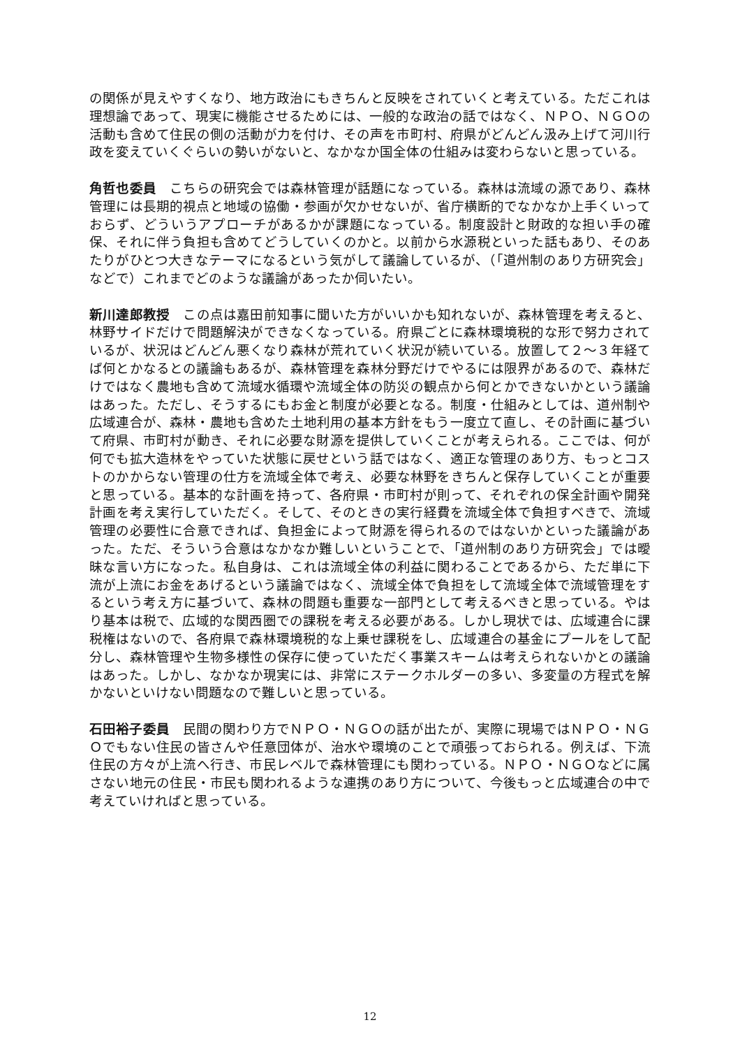の関係が見えやすくなり、地方政治にもきちんと反映をされていくと考えている。ただこれは理想論であって、現実に機能させるためには、一般的な政治の話ではなく、ＮＰＯ、ＮＧＯの活動も含めて住民の側の活動が力を付け、その声を市町村、府県がどんどん汲み上げて河川行政を変えていくぐらいの勢いがないと、なかなか国全体の仕組みは変わらないと思っている。
角哲也委員　こちらの研究会では森林管理が話題になっている。森林は流域の源であり、森林管理には長期的視点と地域の協働・参画が欠かせないが、省庁横断的でなかなか上手くいっておらず、どういうアプローチがあるかが課題になっている。制度設計と財政的な担い手の確保、それに伴う負担も含めてどうしていくのかと。以前から水源税といった話もあり、そのあたりがひとつ大きなテーマになるという気がして議論しているが、（「道州制のあり方研究会」などで）これまでどのような議論があったか伺いたい。
新川達郎教授　この点は嘉田前知事に聞いた方がいいかも知れないが、森林管理を考えると、林野サイドだけで問題解決ができなくなっている。府県ごとに森林環境税的な形で努力されているが、状況はどんどん悪くなり森林が荒れていく状況が続いている。放置して２～３年経てば何とかなるとの議論もあるが、森林管理を森林分野だけでやるには限界があるので、森林だけではなく農地も含めて流域水循環や流域全体の防災の観点から何とかできないかという議論はあった。ただし、そうするにもお金と制度が必要となる。制度・仕組みとしては、道州制や広域連合が、森林・農地も含めた土地利用の基本方針をもう一度立て直し、その計画に基づいて府県、市町村が動き、それに必要な財源を提供していくことが考えられる。ここでは、何が何でも拡大造林をやっていた状態に戻せという話ではなく、適正な管理のあり方、もっとコストのかからない管理の仕方を流域全体で考え、必要な林野をきちんと保存していくことが重要と思っている。基本的な計画を持って、各府県・市町村が則って、それぞれの保全計画や開発計画を考え実行していただく。そして、そのときの実行経費を流域全体で負担すべきで、流域管理の必要性に合意できれば、負担金によって財源を得られるのではないかといった議論があった。ただ、そういう合意はなかなか難しいということで、「道州制のあり方研究会」では曖昧な言い方になった。私自身は、これは流域全体の利益に関わることであるから、ただ単に下流が上流にお金をあげるという議論ではなく、流域全体で負担をして流域全体で流域管理をするという考え方に基づいて、森林の問題も重要な一部門として考えるべきと思っている。やはり基本は税で、広域的な関西圏での課税を考える必要がある。しかし現状では、広域連合に課税権はないので、各府県で森林環境税的な上乗せ課税をし、広域連合の基金にプールをして配分し、森林管理や生物多様性の保存に使っていただく事業スキームは考えられないかとの議論はあった。しかし、なかなか現実には、非常にステークホルダーの多い、多変量の方程式を解かないといけない問題なので難しいと思っている。
石田裕子委員　民間の関わり方でＮＰＯ・ＮＧＯの話が出たが、実際に現場ではＮＰＯ・ＮＧＯでもない住民の皆さんや任意団体が、治水や環境のことで頑張っておられる。例えば、下流住民の方々が上流へ行き、市民レベルで森林管理にも関わっている。ＮＰＯ・ＮＧＯなどに属さない地元の住民・市民も関われるような連携のあり方について、今後もっと広域連合の中で考えていければと思っている。
12